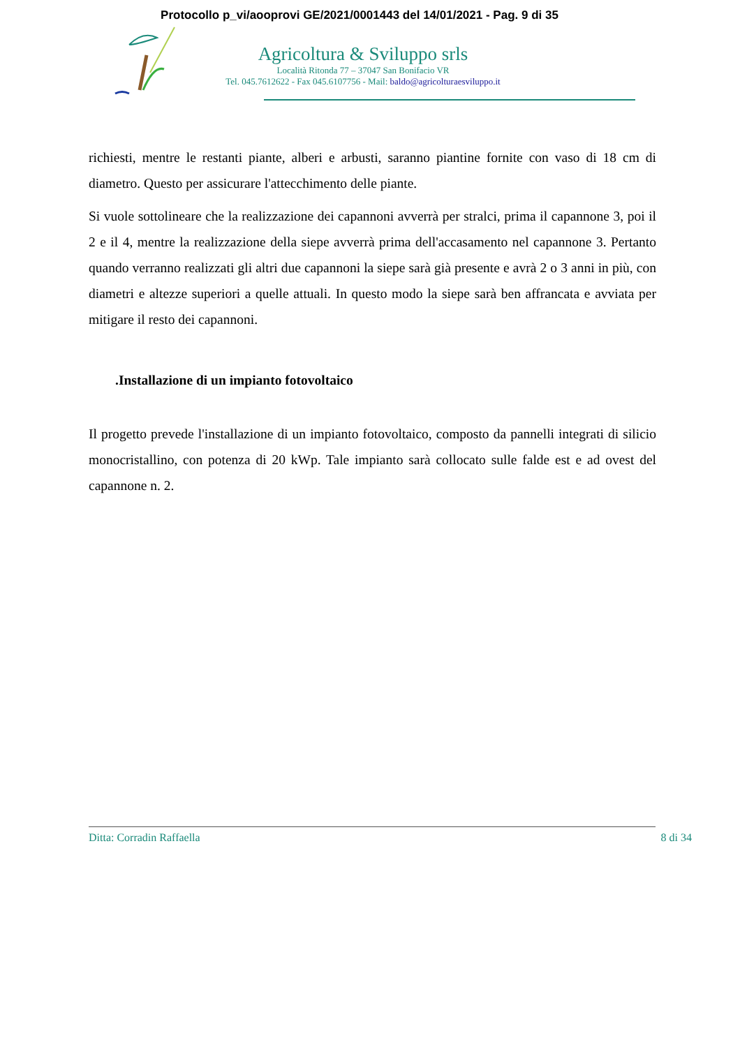Protocollo p_vi/aooprovi GE/2021/0001443 del 14/01/2021 - Pag. 9 di 35
Agricoltura & Sviluppo srls
Località Ritonda 77 – 37047 San Bonifacio VR
Tel. 045.7612622 - Fax 045.6107756 - Mail: baldo@agricolturaesviluppo.it
richiesti, mentre le restanti piante, alberi e arbusti, saranno piantine fornite con vaso di 18 cm di diametro. Questo per assicurare l'attecchimento delle piante.
Si vuole sottolineare che la realizzazione dei capannoni avverrà per stralci, prima il capannone 3, poi il 2 e il 4, mentre la realizzazione della siepe avverrà prima dell'accasamento nel capannone 3. Pertanto quando verranno realizzati gli altri due capannoni la siepe sarà già presente e avrà 2 o 3 anni in più, con diametri e altezze superiori a quelle attuali. In questo modo la siepe sarà ben affrancata e avviata per mitigare il resto dei capannoni.
.Installazione di un impianto fotovoltaico
Il progetto prevede l'installazione di un impianto fotovoltaico, composto da pannelli integrati di silicio monocristallino, con potenza di 20 kWp. Tale impianto sarà collocato sulle falde est e ad ovest del capannone n. 2.
Ditta: Corradin Raffaella 8 di 34